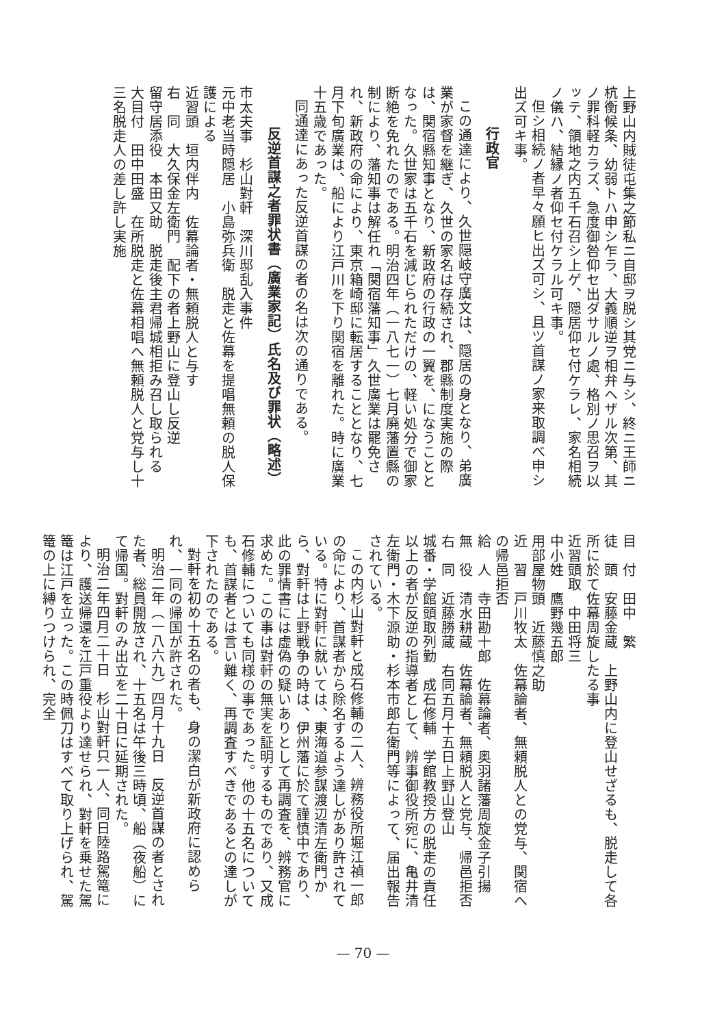上野山内賊徒屯集之節私ニ自邸ヲ脱シ其党ニ与シ、終ニ王師ニ杭衡候条、幼弱トハ申シ乍ラ、大義順逆ヲ相弁ヘザル次第、其ノ罪科軽カラズ、急度御咎仰セ出ダサルノ處、格別ノ思召ヲ以ッテ、領地之内五千石召シ上ゲ、隠居仰セ付ケラレ、家名相続ノ儀ハ、結縁ノ者仰セ付ケラル可キ事。
但シ相続ノ者早々願ヒ出ズ可シ、且ツ首謀ノ家来取調べ申シ出ズ可キ事。
行政官
この通達により、久世隠岐守廣文は、隠居の身となり、弟廣業が家督を継ぎ、久世の家名は存続され、郡縣制度実施の際は、関宿縣知事となり、新政府の行政の一翼を、になうこととなった。久世家は五千石を減じられただけの、軽い処分で御家断絶を免れたのである。明治四年（一八七一）七月廃藩置縣の制により、藩知事は解任れ「関宿藩知事」久世廣業は罷免され、新政府の命により、東京箱崎邸に転居することとなり、七月下旬廣業は、船により江戸川を下り関宿を離れた。時に廣業十五歳であった。
同通達にあった反逆首謀の者の名は次の通りである。
反逆首謀之者罪状書（廣業家記）氏名及び罪状（略述）
市太夫事　杉山對軒　深川邸乱入事件
元中老当時隠居　小島弥兵衛　脱走と佐幕を提唱無頼の脱人保護による
近習頭　垣内伴内　佐幕論者・無頼脱人と与す
右　同　大久保金左衛門　配下の者上野山に登山し反逆
留守居添役　本田又助　脱走後主君帰城相拒み召し取られる
大目付　田中田盛　在所脱走と佐幕相唱へ無頼脱人と党与し十三名脱走人の差し許し実施
目　付　田中　繁
徒　頭　安藤金蔵　上野山内に登山せざるも、脱走して各所に於て佐幕周旋したる事
近習頭取　中田将三
中小姓　鷹野幾五郎
用部屋物頭　近藤慎之助
近　習　戸川牧太　佐幕論者、無頼脱人との党与、関宿への帰邑拒否
給　人　寺田勘十郎　佐幕論者、奥羽諸藩周旋金子引揚
無　役　清水耕蔵　佐幕論者、無頼脱人と党与、帰邑拒否
右　同　近藤勝蔵　右同五月十五日上野山登山
城番・学館頭取列勤　成石修輔　学館教授方の脱走の責任
以上の者が反逆の指導者として、辨事御役所宛に、亀井清左衛門・木下源助・杉本市郎右衛門等によって、届出報告されている。
この内杉山對軒と成石修輔の二人、辨務役所堀江禎一郎の命により、首謀者から除名するよう達しがあり許されている。特に對軒に就いては、東海道参謀渡辺清左衛門から、對軒は上野戦争の時は、伊州藩に於て謹慎中であり、此の罪情書には虚偽の疑いありとして再調査を、辨務官に求めた。この事は對軒の無実を証明するものであり、又成石修輔についても同様の事であった。他の十五名についても、首謀者とは言い難く、再調査すべきであるとの達しが下されたのである。
對軒を初め十五名の者も、身の潔白が新政府に認められ、一同の帰国が許された。
明治二年（一八六九）四月十九日　反逆首謀の者とされた者、総員開放され、十五名は午後三時頃、船（夜船）にて帰国。對軒のみ出立を二十日に延期された。
明治二年四月二十日　杉山對軒只一人、同日陸路駕篭により、護送帰還を江戸重役より達せられ、對軒を乗せた駕篭は江戸を立った。この時佩刀はすべて取り上げられ、駕篭の上に縛りつけられ、完全
— 70 —